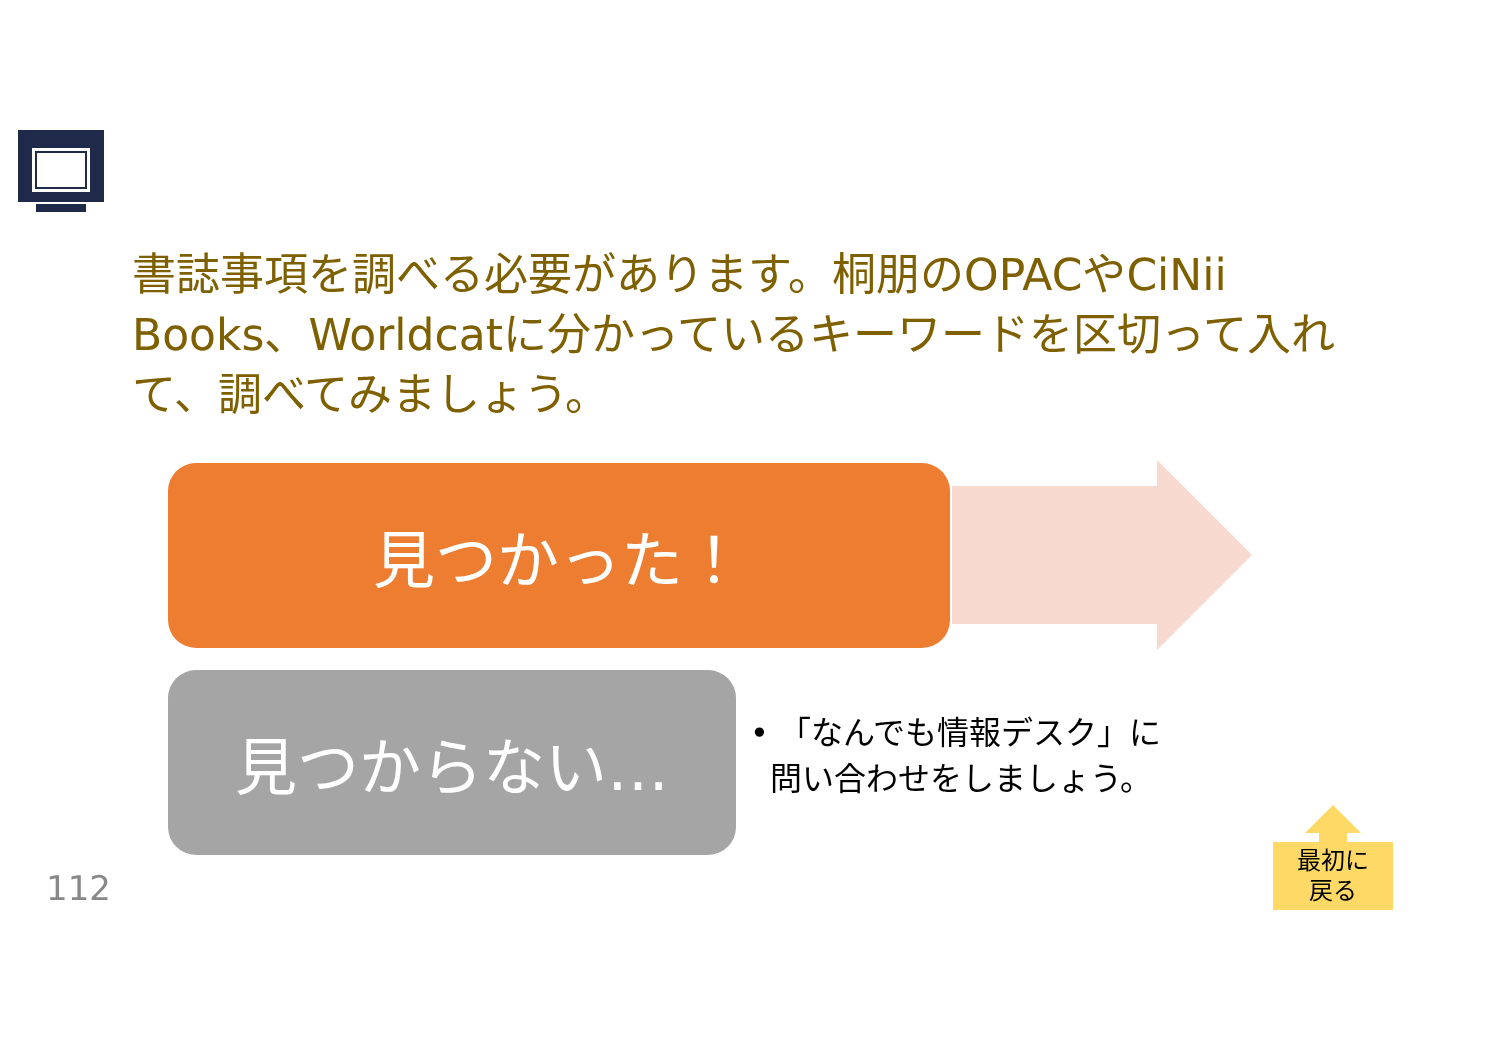書誌事項を調べる必要があります。桐朋のOPACやCiNii Books、Worldcatに分かっているキーワードを区切って入れて、調べてみましょう。
見つかった！
見つからない…
• 「なんでも情報デスク」に
問い合わせをしましょう。
112
最初に
戻る